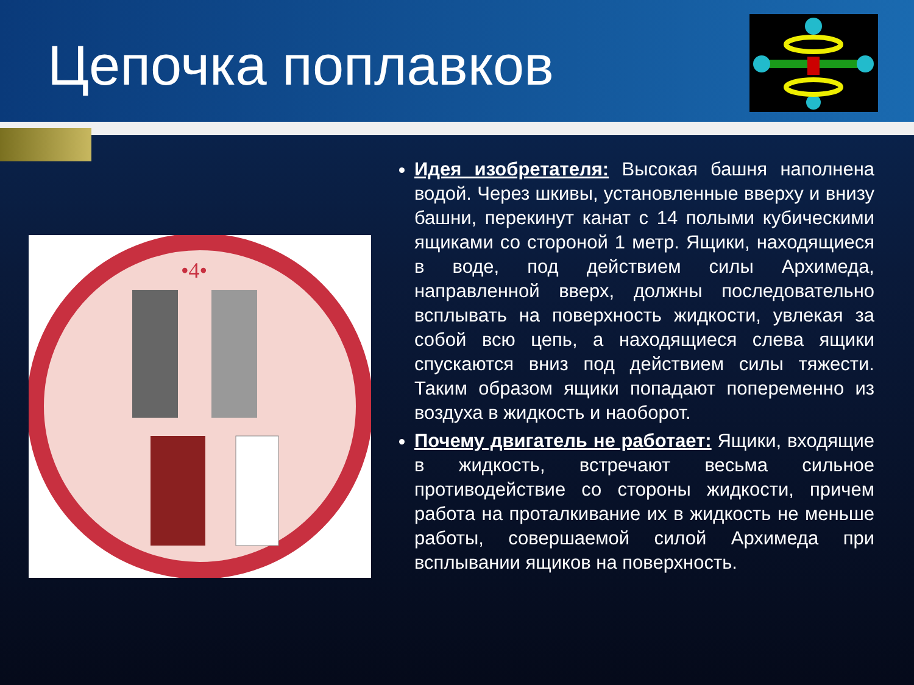Цепочка поплавков
•4•
Идея изобретателя: Высокая башня наполнена водой. Через шкивы, установленные вверху и внизу башни, перекинут канат с 14 полыми кубическими ящиками со стороной 1 метр. Ящики, находящиеся в воде, под действием силы Архимеда, направленной вверх, должны последовательно всплывать на поверхность жидкости, увлекая за собой всю цепь, а находящиеся слева ящики спускаются вниз под действием силы тяжести. Таким образом ящики попадают попеременно из воздуха в жидкость и наоборот.
Почему двигатель не работает: Ящики, входящие в жидкость, встречают весьма сильное противодействие со стороны жидкости, причем работа на проталкивание их в жидкость не меньше работы, совершаемой силой Архимеда при всплывании ящиков на поверхность.